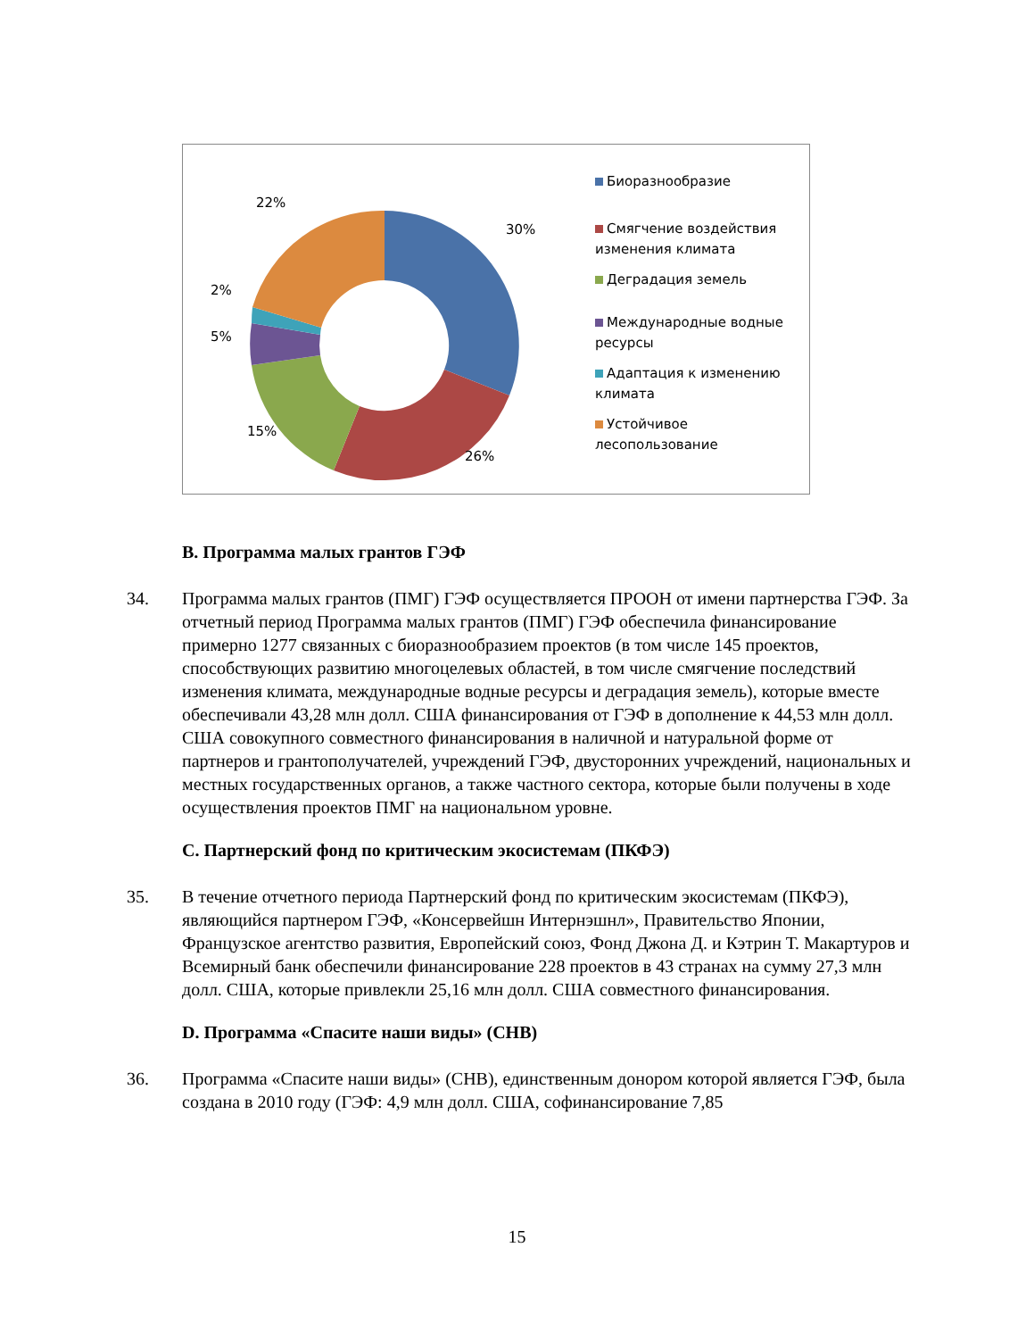22%
30%
2%
5%
15%
26%
Биоразнообразие
Смягчение воздействия изменения климата
Деградация земель
Международные водные ресурсы
Адаптация к изменению климата
Устойчивое лесопользование
B. Программа малых грантов ГЭФ
34. Программа малых грантов (ПМГ) ГЭФ осуществляется ПРООН от имени партнерства ГЭФ. За отчетный период Программа малых грантов (ПМГ) ГЭФ обеспечила финансирование примерно 1277 связанных с биоразнообразием проектов (в том числе 145 проектов, способствующих развитию многоцелевых областей, в том числе смягчение последствий изменения климата, международные водные ресурсы и деградация земель), которые вместе обеспечивали 43,28 млн долл. США финансирования от ГЭФ в дополнение к 44,53 млн долл. США совокупного совместного финансирования в наличной и натуральной форме от партнеров и грантополучателей, учреждений ГЭФ, двусторонних учреждений, национальных и местных государственных органов, а также частного сектора, которые были получены в ходе осуществления проектов ПМГ на национальном уровне.
C. Партнерский фонд по критическим экосистемам (ПКФЭ)
35. В течение отчетного периода Партнерский фонд по критическим экосистемам (ПКФЭ), являющийся партнером ГЭФ, «Консервейшн Интернэшнл», Правительство Японии, Французское агентство развития, Европейский союз, Фонд Джона Д. и Кэтрин Т. Макартуров и Всемирный банк обеспечили финансирование 228 проектов в 43 странах на сумму 27,3 млн долл. США, которые привлекли 25,16 млн долл. США совместного финансирования.
D. Программа «Спасите наши виды» (СНВ)
36. Программа «Спасите наши виды» (СНВ), единственным донором которой является ГЭФ, была создана в 2010 году (ГЭФ: 4,9 млн долл. США, софинансирование 7,85
15